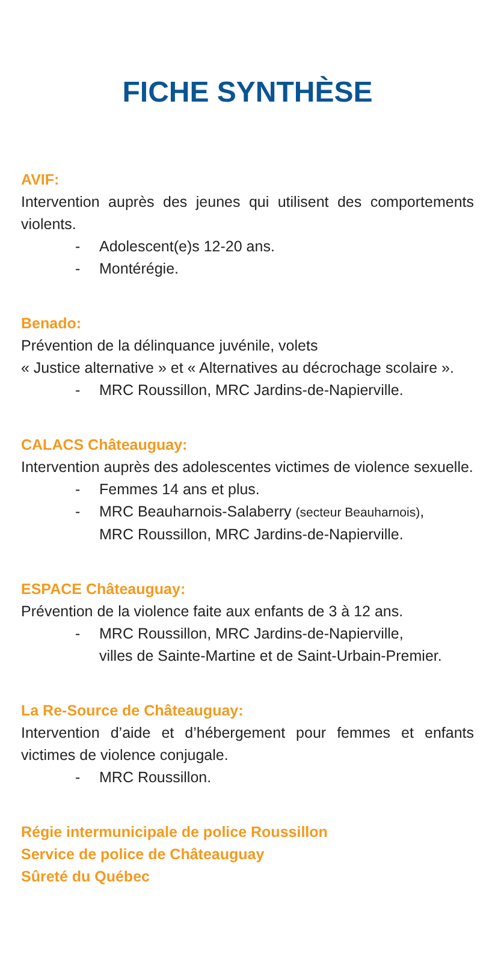FICHE SYNTHÈSE
AVIF:
Intervention auprès des jeunes qui utilisent des comportements violents.
- Adolescent(e)s 12-20 ans.
- Montérégie.
Benado:
Prévention de la délinquance juvénile, volets
« Justice alternative » et « Alternatives au décrochage scolaire ».
- MRC Roussillon, MRC Jardins-de-Napierville.
CALACS Châteauguay:
Intervention auprès des adolescentes victimes de violence sexuelle.
- Femmes 14 ans et plus.
- MRC Beauharnois-Salaberry (secteur Beauharnois),
MRC Roussillon, MRC Jardins-de-Napierville.
ESPACE Châteauguay:
Prévention de la violence faite aux enfants de 3 à 12 ans.
- MRC Roussillon, MRC Jardins-de-Napierville,
villes de Sainte-Martine et de Saint-Urbain-Premier.
La Re-Source de Châteauguay:
Intervention d’aide et d’hébergement pour femmes et enfants victimes de violence conjugale.
- MRC Roussillon.
Régie intermunicipale de police Roussillon
Service de police de Châteauguay
Sûreté du Québec